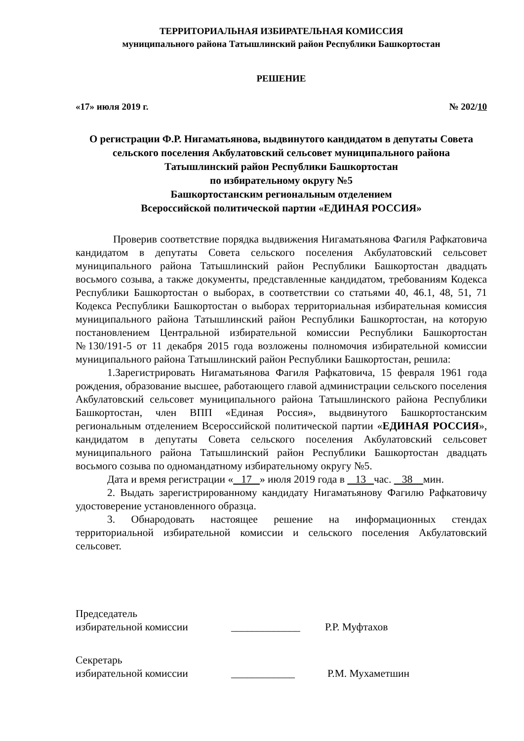ТЕРРИТОРИАЛЬНАЯ ИЗБИРАТЕЛЬНАЯ КОМИССИЯ
муниципального района Татышлинский район Республики Башкортостан
РЕШЕНИЕ
«17» июля 2019 г. № 202/10
О регистрации Ф.Р. Нигаматьянова, выдвинутого кандидатом в депутаты Совета сельского поселения Акбулатовский сельсовет муниципального района Татышлинский район Республики Башкортостан
по избирательному округу №5
Башкортостанским региональным отделением
Всероссийской политической партии «ЕДИНАЯ РОССИЯ»
Проверив соответствие порядка выдвижения Нигаматьянова Фагиля Рафкатовича кандидатом в депутаты Совета сельского поселения Акбулатовский сельсовет муниципального района Татышлинский район Республики Башкортостан двадцать восьмого созыва, а также документы, представленные кандидатом, требованиям Кодекса Республики Башкортостан о выборах, в соответствии со статьями 40, 46.1, 48, 51, 71 Кодекса Республики Башкортостан о выборах территориальная избирательная комиссия муниципального района Татышлинский район Республики Башкортостан, на которую постановлением Центральной избирательной комиссии Республики Башкортостан №130/191-5 от 11 декабря 2015 года возложены полномочия избирательной комиссии муниципального района Татышлинский район Республики Башкортостан, решила:
1.Зарегистрировать Нигаматьянова Фагиля Рафкатовича, 15 февраля 1961 года рождения, образование высшее, работающего главой администрации сельского поселения Акбулатовский сельсовет муниципального района Татышлинского района Республики Башкортостан, член ВПП «Единая Россия», выдвинутого Башкортостанским региональным отделением Всероссийской политической партии «ЕДИНАЯ РОССИЯ», кандидатом в депутаты Совета сельского поселения Акбулатовский сельсовет муниципального района Татышлинский район Республики Башкортостан двадцать восьмого созыва по одномандатному избирательному округу №5.
Дата и время регистрации « 17 » июля 2019 года в 13 час. 38 мин.
2. Выдать зарегистрированному кандидату Нигаматьянову Фагилю Рафкатовичу удостоверение установленного образца.
3. Обнародовать настоящее решение на информационных стендах территориальной избирательной комиссии и сельского поселения Акбулатовский сельсовет.
Председатель
избирательной комиссии _____________ Р.Р. Муфтахов
Секретарь
избирательной комиссии ____________ Р.М. Мухаметшин